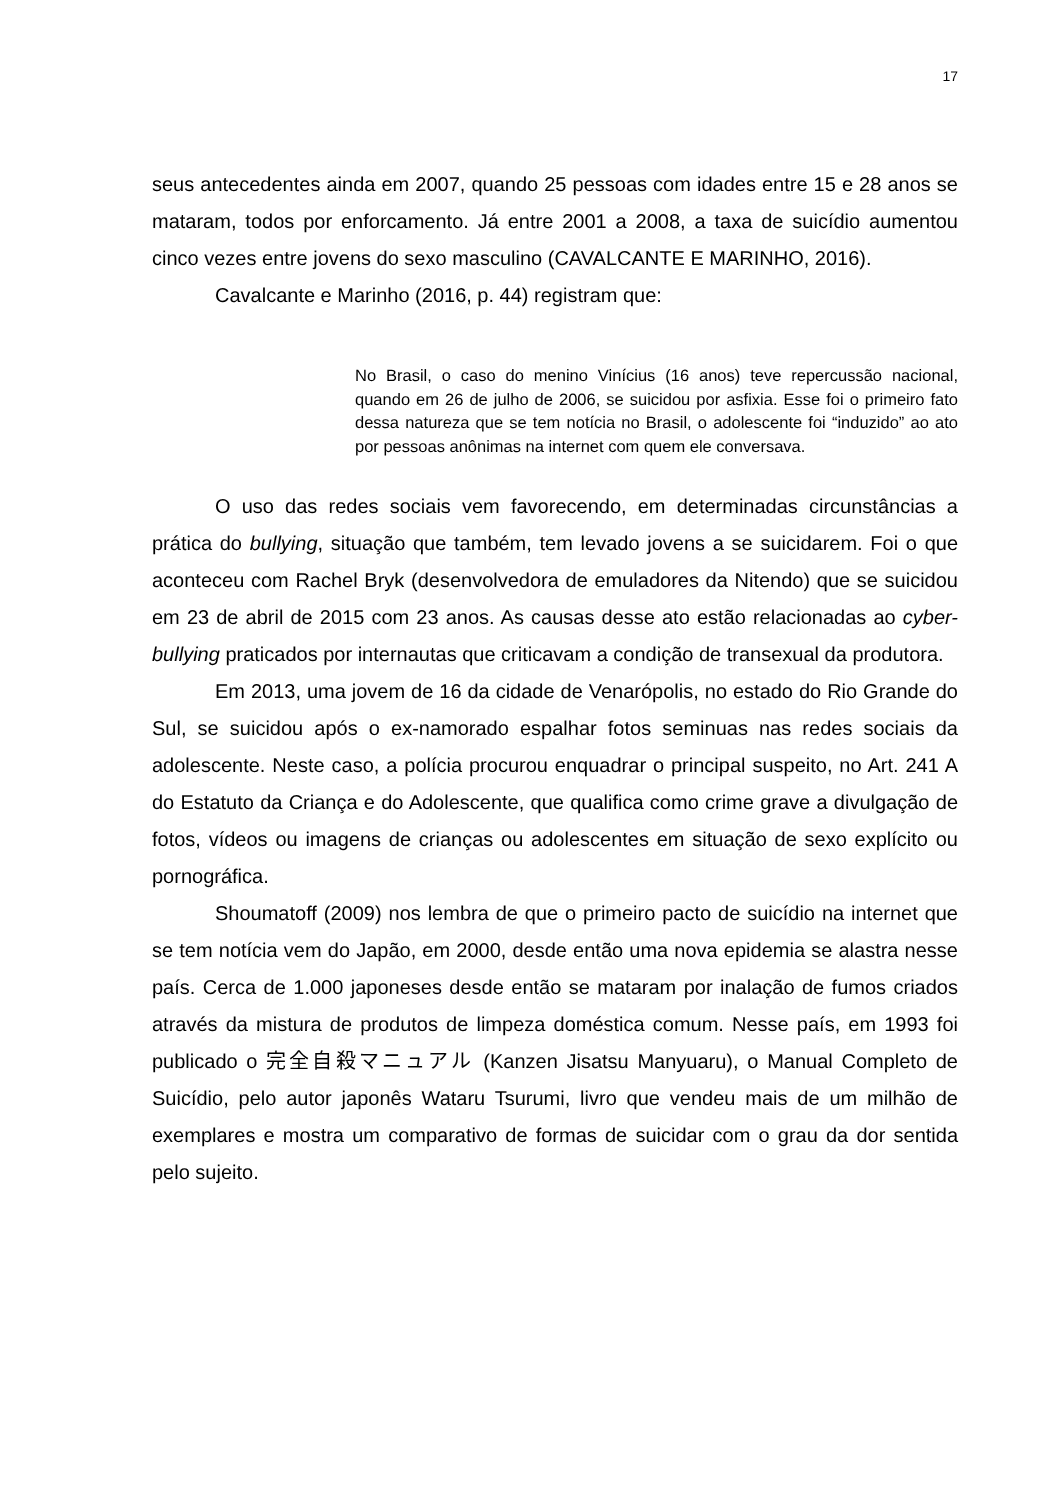17
seus antecedentes ainda em 2007, quando 25 pessoas com idades entre 15 e 28 anos se mataram, todos por enforcamento. Já entre 2001 a 2008, a taxa de suicídio aumentou cinco vezes entre jovens do sexo masculino (CAVALCANTE E MARINHO, 2016).
Cavalcante e Marinho (2016, p. 44) registram que:
No Brasil, o caso do menino Vinícius (16 anos) teve repercussão nacional, quando em 26 de julho de 2006, se suicidou por asfixia. Esse foi o primeiro fato dessa natureza que se tem notícia no Brasil, o adolescente foi “induzido” ao ato por pessoas anônimas na internet com quem ele conversava.
O uso das redes sociais vem favorecendo, em determinadas circunstâncias a prática do bullying, situação que também, tem levado jovens a se suicidarem. Foi o que aconteceu com Rachel Bryk (desenvolvedora de emuladores da Nitendo) que se suicidou em 23 de abril de 2015 com 23 anos. As causas desse ato estão relacionadas ao cyber-bullying praticados por internautas que criticavam a condição de transexual da produtora.
Em 2013, uma jovem de 16 da cidade de Venarópolis, no estado do Rio Grande do Sul, se suicidou após o ex-namorado espalhar fotos seminuas nas redes sociais da adolescente. Neste caso, a polícia procurou enquadrar o principal suspeito, no Art. 241 A do Estatuto da Criança e do Adolescente, que qualifica como crime grave a divulgação de fotos, vídeos ou imagens de crianças ou adolescentes em situação de sexo explícito ou pornográfica.
Shoumatoff (2009) nos lembra de que o primeiro pacto de suicídio na internet que se tem notícia vem do Japão, em 2000, desde então uma nova epidemia se alastra nesse país. Cerca de 1.000 japoneses desde então se mataram por inalação de fumos criados através da mistura de produtos de limpeza doméstica comum. Nesse país, em 1993 foi publicado o 完全自殺マニュアル (Kanzen Jisatsu Manyuaru), o Manual Completo de Suicídio, pelo autor japonês Wataru Tsurumi, livro que vendeu mais de um milhão de exemplares e mostra um comparativo de formas de suicidar com o grau da dor sentida pelo sujeito.